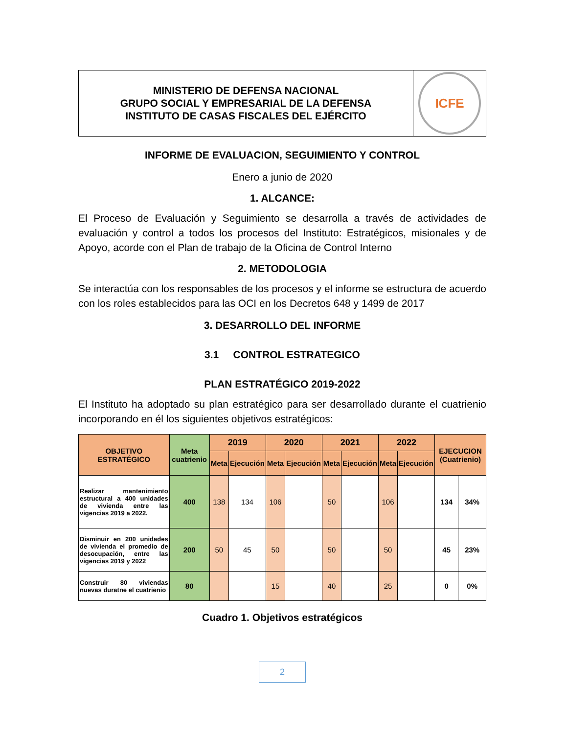MINISTERIO DE DEFENSA NACIONAL
GRUPO SOCIAL Y EMPRESARIAL DE LA DEFENSA
INSTITUTO DE CASAS FISCALES DEL EJÉRCITO
ICFE
INFORME DE EVALUACION, SEGUIMIENTO Y CONTROL
Enero a junio de 2020
1. ALCANCE:
El Proceso de Evaluación y Seguimiento se desarrolla a través de actividades de evaluación y control a todos los procesos del Instituto: Estratégicos, misionales y de Apoyo, acorde con el Plan de trabajo de la Oficina de Control Interno
2. METODOLOGIA
Se interactúa con los responsables de los procesos y el informe se estructura de acuerdo con los roles establecidos para las OCI en los Decretos 648 y 1499 de 2017
3. DESARROLLO DEL INFORME
3.1 CONTROL ESTRATEGICO
PLAN ESTRATÉGICO 2019-2022
El Instituto ha adoptado su plan estratégico para ser desarrollado durante el cuatrienio incorporando en él los siguientes objetivos estratégicos:
| OBJETIVO ESTRATÉGICO | Meta cuatrienio | 2019 | | 2020 | | 2021 | | 2022 | | EJECUCION (Cuatrienio) | |
| --- | --- | --- | --- | --- | --- | --- | --- | --- | --- | --- | --- |
| | | Meta | Ejecución | Meta | Ejecución | Meta | Ejecución | Meta | Ejecución | | |
| Realizar mantenimiento estructural a 400 unidades de vivienda entre las vigencias 2019 a 2022. | 400 | 138 | 134 | 106 | | 50 | | 106 | | 134 | 34% |
| Disminuir en 200 unidades de vivienda el promedio de desocupación, entre las vigencias 2019 y 2022 | 200 | 50 | 45 | 50 | | 50 | | 50 | | 45 | 23% |
| Construir 80 viviendas nuevas duratne el cuatrienio | 80 | | | 15 | | 40 | | 25 | | 0 | 0% |
Cuadro 1. Objetivos estratégicos
2